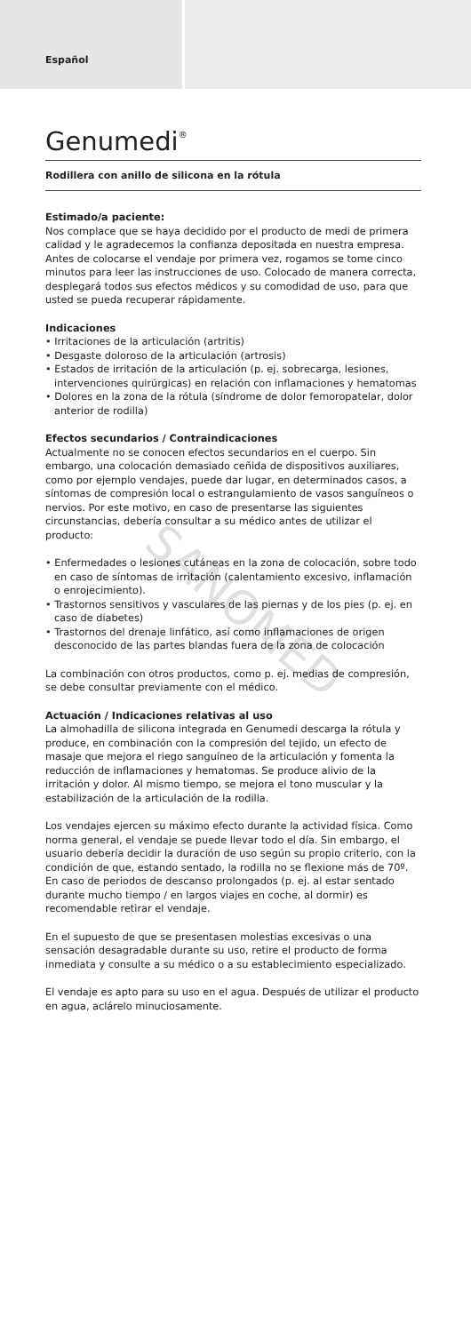Español
Genumedi<sup>®</sup>
Rodillera con anillo de silicona en la rótula
Estimado/a paciente:
Nos complace que se haya decidido por el producto de medi de primera calidad y le agradecemos la confianza depositada en nuestra empresa. Antes de colocarse el vendaje por primera vez, rogamos se tome cinco minutos para leer las instrucciones de uso. Colocado de manera correcta, desplegará todos sus efectos médicos y su comodidad de uso, para que usted se pueda recuperar rápidamente.
Indicaciones
• Irritaciones de la articulación (artritis)
• Desgaste doloroso de la articulación (artrosis)
• Estados de irritación de la articulación (p. ej. sobrecarga, lesiones, intervenciones quirúrgicas) en relación con inflamaciones y hematomas
• Dolores en la zona de la rótula (síndrome de dolor femoropatelar, dolor anterior de rodilla)
Efectos secundarios / Contraindicaciones
Actualmente no se conocen efectos secundarios en el cuerpo. Sin embargo, una colocación demasiado ceñida de dispositivos auxiliares, como por ejemplo vendajes, puede dar lugar, en determinados casos, a síntomas de compresión local o estrangulamiento de vasos sanguíneos o nervios. Por este motivo, en caso de presentarse las siguientes circunstancias, debería consultar a su médico antes de utilizar el producto:
• Enfermedades o lesiones cutáneas en la zona de colocación, sobre todo en caso de síntomas de irritación (calentamiento excesivo, inflamación o enrojecimiento).
• Trastornos sensitivos y vasculares de las piernas y de los pies (p. ej. en caso de diabetes)
• Trastornos del drenaje linfático, así como inflamaciones de origen desconocido de las partes blandas fuera de la zona de colocación
La combinación con otros productos, como p. ej. medias de compresión, se debe consultar previamente con el médico.
Actuación / Indicaciones relativas al uso
La almohadilla de silicona integrada en Genumedi descarga la rótula y produce, en combinación con la compresión del tejido, un efecto de masaje que mejora el riego sanguíneo de la articulación y fomenta la reducción de inflamaciones y hematomas. Se produce alivio de la irritación y dolor. Al mismo tiempo, se mejora el tono muscular y la estabilización de la articulación de la rodilla.
Los vendajes ejercen su máximo efecto durante la actividad física. Como norma general, el vendaje se puede llevar todo el día. Sin embargo, el usuario debería decidir la duración de uso según su propio criterio, con la condición de que, estando sentado, la rodilla no se flexione más de 70º. En caso de periodos de descanso prolongados (p. ej. al estar sentado durante mucho tiempo / en largos viajes en coche, al dormir) es recomendable retirar el vendaje.
En el supuesto de que se presentasen molestias excesivas o una sensación desagradable durante su uso, retire el producto de forma inmediata y consulte a su médico o a su establecimiento especializado.
El vendaje es apto para su uso en el agua. Después de utilizar el producto en agua, aclárelo minuciosamente.
SANOMED